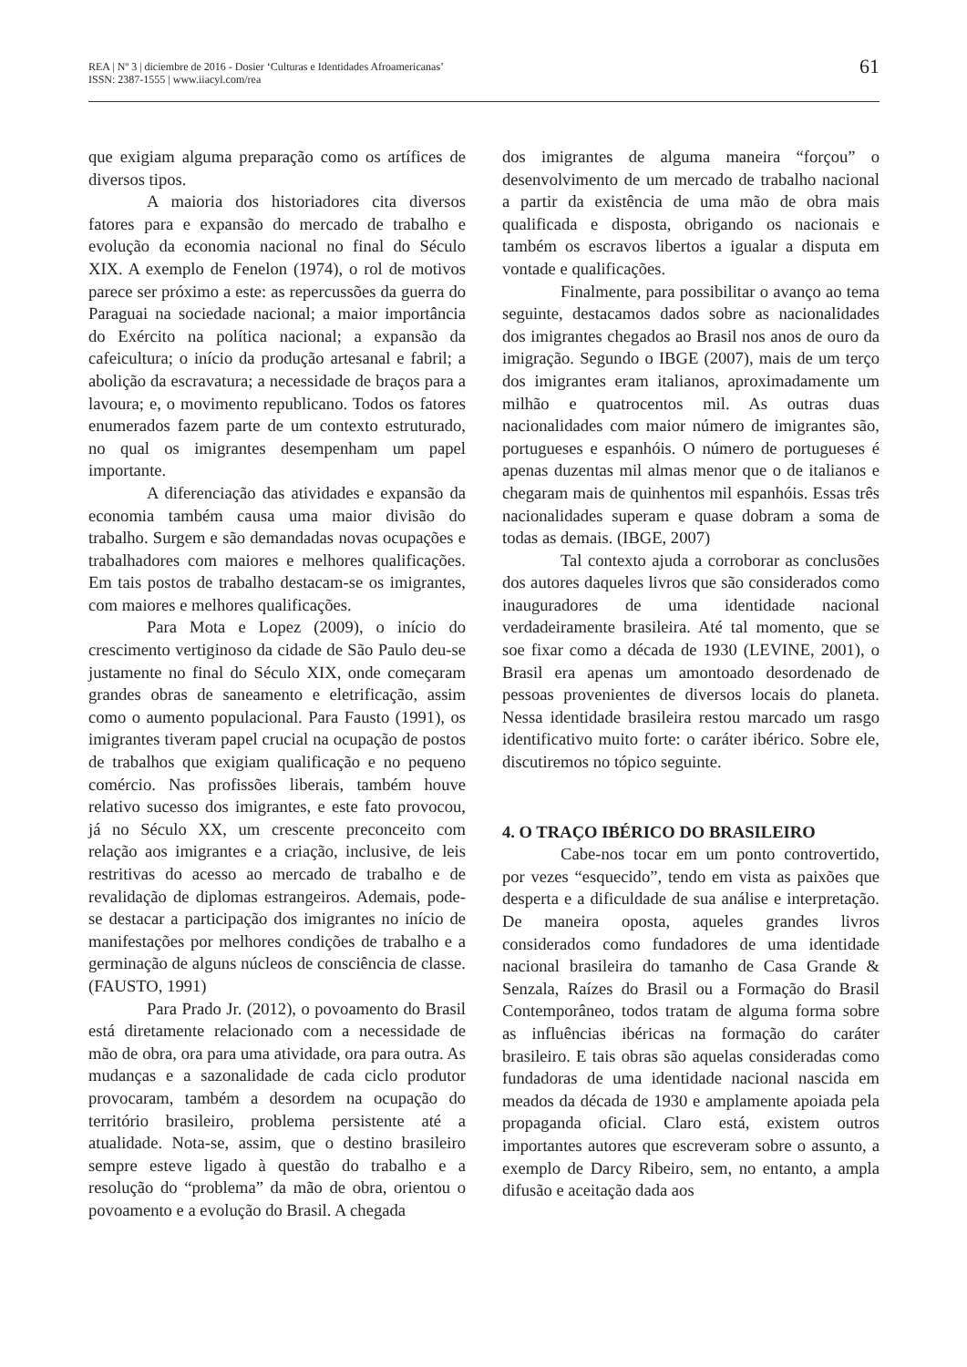REA | Nº 3 | diciembre de 2016 - Dosier ‘Culturas e Identidades Afroamericanas’
ISSN: 2387-1555 | www.iiacyl.com/rea
61
que exigiam alguma preparação como os artífices de diversos tipos.
A maioria dos historiadores cita diversos fatores para e expansão do mercado de trabalho e evolução da economia nacional no final do Século XIX. A exemplo de Fenelon (1974), o rol de motivos parece ser próximo a este: as repercussões da guerra do Paraguai na sociedade nacional; a maior importância do Exército na política nacional; a expansão da cafeicultura; o início da produção artesanal e fabril; a abolição da escravatura; a necessidade de braços para a lavoura; e, o movimento republicano. Todos os fatores enumerados fazem parte de um contexto estruturado, no qual os imigrantes desempenham um papel importante.
A diferenciação das atividades e expansão da economia também causa uma maior divisão do trabalho. Surgem e são demandadas novas ocupações e trabalhadores com maiores e melhores qualificações. Em tais postos de trabalho destacam-se os imigrantes, com maiores e melhores qualificações.
Para Mota e Lopez (2009), o início do crescimento vertiginoso da cidade de São Paulo deu-se justamente no final do Século XIX, onde começaram grandes obras de saneamento e eletrificação, assim como o aumento populacional. Para Fausto (1991), os imigrantes tiveram papel crucial na ocupação de postos de trabalhos que exigiam qualificação e no pequeno comércio. Nas profissões liberais, também houve relativo sucesso dos imigrantes, e este fato provocou, já no Século XX, um crescente preconceito com relação aos imigrantes e a criação, inclusive, de leis restritivas do acesso ao mercado de trabalho e de revalidação de diplomas estrangeiros. Ademais, pode-se destacar a participação dos imigrantes no início de manifestações por melhores condições de trabalho e a germinação de alguns núcleos de consciência de classe. (FAUSTO, 1991)
Para Prado Jr. (2012), o povoamento do Brasil está diretamente relacionado com a necessidade de mão de obra, ora para uma atividade, ora para outra. As mudanças e a sazonalidade de cada ciclo produtor provocaram, também a desordem na ocupação do território brasileiro, problema persistente até a atualidade. Nota-se, assim, que o destino brasileiro sempre esteve ligado à questão do trabalho e a resolução do “problema” da mão de obra, orientou o povoamento e a evolução do Brasil. A chegada
dos imigrantes de alguma maneira “forçou” o desenvolvimento de um mercado de trabalho nacional a partir da existência de uma mão de obra mais qualificada e disposta, obrigando os nacionais e também os escravos libertos a igualar a disputa em vontade e qualificações.
Finalmente, para possibilitar o avanço ao tema seguinte, destacamos dados sobre as nacionalidades dos imigrantes chegados ao Brasil nos anos de ouro da imigração. Segundo o IBGE (2007), mais de um terço dos imigrantes eram italianos, aproximadamente um milhão e quatrocentos mil. As outras duas nacionalidades com maior número de imigrantes são, portugueses e espanhóis. O número de portugueses é apenas duzentas mil almas menor que o de italianos e chegaram mais de quinhentos mil espanhóis. Essas três nacionalidades superam e quase dobram a soma de todas as demais. (IBGE, 2007)
Tal contexto ajuda a corroborar as conclusões dos autores daqueles livros que são considerados como inauguradores de uma identidade nacional verdadeiramente brasileira. Até tal momento, que se soe fixar como a década de 1930 (LEVINE, 2001), o Brasil era apenas um amontoado desordenado de pessoas provenientes de diversos locais do planeta. Nessa identidade brasileira restou marcado um rasgo identificativo muito forte: o caráter ibérico. Sobre ele, discutiremos no tópico seguinte.
4. O TRAÇO IBÉRICO DO BRASILEIRO
Cabe-nos tocar em um ponto controvertido, por vezes “esquecido”, tendo em vista as paixões que desperta e a dificuldade de sua análise e interpretação. De maneira oposta, aqueles grandes livros considerados como fundadores de uma identidade nacional brasileira do tamanho de Casa Grande & Senzala, Raízes do Brasil ou a Formação do Brasil Contemporâneo, todos tratam de alguma forma sobre as influências ibéricas na formação do caráter brasileiro. E tais obras são aquelas consideradas como fundadoras de uma identidade nacional nascida em meados da década de 1930 e amplamente apoiada pela propaganda oficial. Claro está, existem outros importantes autores que escreveram sobre o assunto, a exemplo de Darcy Ribeiro, sem, no entanto, a ampla difusão e aceitação dada aos